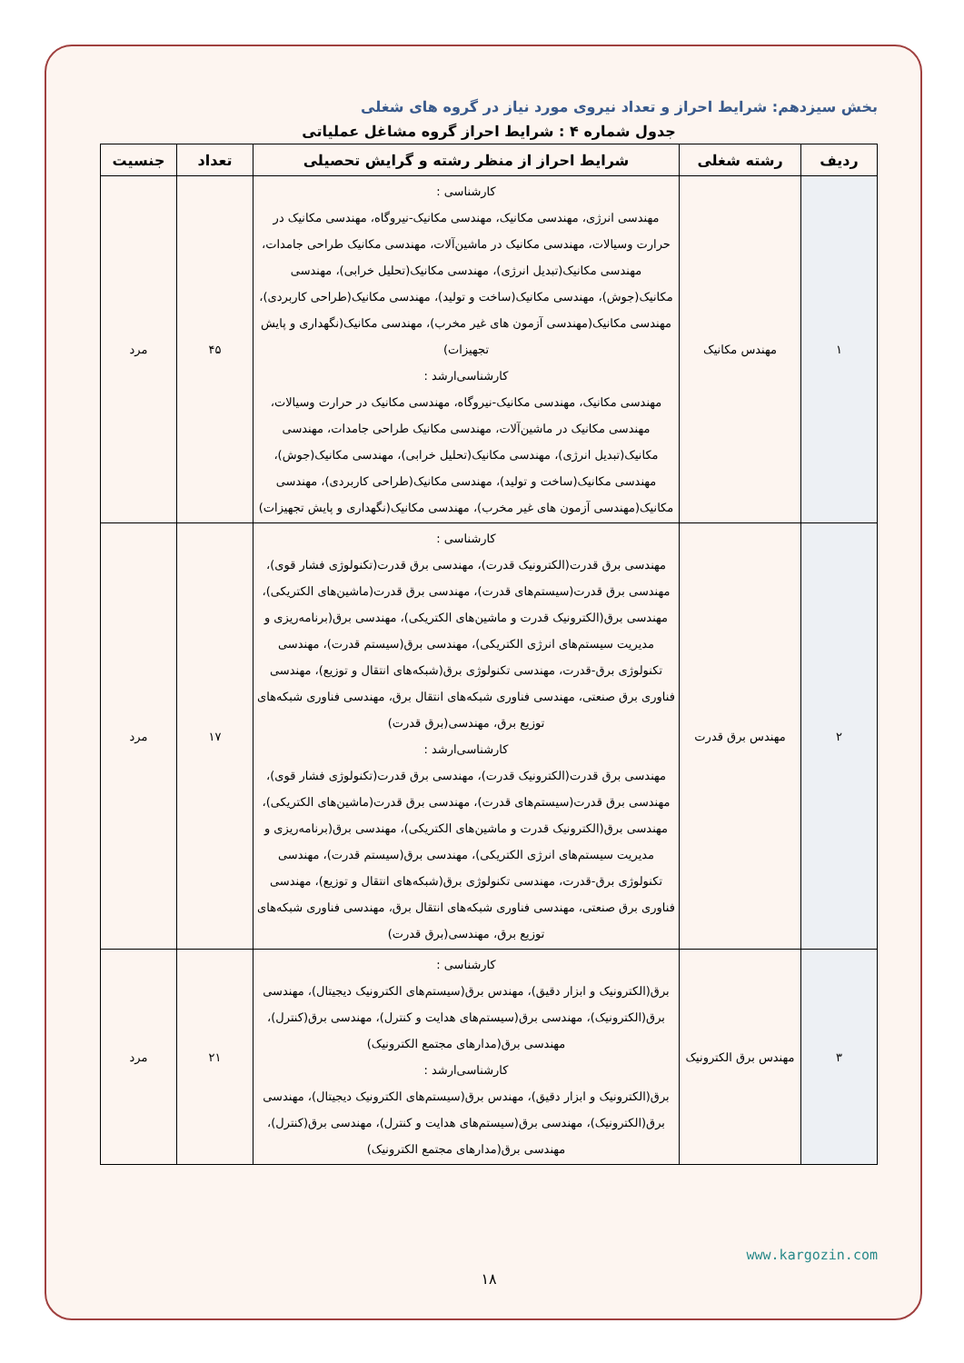بخش سیزدهم: شرایط احراز و تعداد نیروی مورد نیاز در گروه های شغلی
جدول شماره ۴ : شرایط احراز گروه مشاغل عملیاتی
| ردیف | رشته شغلی | شرایط احراز از منظر رشته و گرایش تحصیلی | تعداد | جنسیت |
| --- | --- | --- | --- | --- |
| ۱ | مهندس مکانیک | کارشناسی : مهندسی انرژی، مهندسی مکانیک، مهندسی مکانیک-نیروگاه، مهندسی مکانیک در حرارت وسیالات، مهندسی مکانیک در ماشین‌آلات، مهندسی مکانیک طراحی جامدات، مهندسی مکانیک(تبدیل انرژی)، مهندسی مکانیک(تحلیل خرابی)، مهندسی مکانیک(جوش)، مهندسی مکانیک(ساخت و تولید)، مهندسی مکانیک(طراحی کاربردی)، مهندسی مکانیک(مهندسی آزمون های غیر مخرب)، مهندسی مکانیک(نگهداری و پایش تجهیزات) کارشناسی‌ارشد : مهندسی مکانیک، مهندسی مکانیک-نیروگاه، مهندسی مکانیک در حرارت وسیالات، مهندسی مکانیک در ماشین‌آلات، مهندسی مکانیک طراحی جامدات، مهندسی مکانیک(تبدیل انرژی)، مهندسی مکانیک(تحلیل خرابی)، مهندسی مکانیک(جوش)، مهندسی مکانیک(ساخت و تولید)، مهندسی مکانیک(طراحی کاربردی)، مهندسی مکانیک(مهندسی آزمون های غیر مخرب)، مهندسی مکانیک(نگهداری و پایش تجهیزات) | ۴۵ | مرد |
| ۲ | مهندس برق قدرت | کارشناسی : مهندسی برق قدرت(الکترونیک قدرت)، مهندسی برق قدرت(تکنولوژی فشار قوی)، مهندسی برق قدرت(سیستم‌های قدرت)، مهندسی برق قدرت(ماشین‌های الکتریکی)، مهندسی برق(الکترونیک قدرت و ماشین‌های الکتریکی)، مهندسی برق(برنامه‌ریزی و مدیریت سیستم‌های انرژی الکتریکی)، مهندسی برق(سیستم قدرت)، مهندسی تکنولوژی برق-قدرت، مهندسی تکنولوژی برق(شبکه‌های انتقال و توزیع)، مهندسی فناوری برق صنعتی، مهندسی فناوری شبکه‌های انتقال برق، مهندسی فناوری شبکه‌های توزیع برق، مهندسی(برق قدرت) کارشناسی‌ارشد : مهندسی برق قدرت(الکترونیک قدرت)، مهندسی برق قدرت(تکنولوژی فشار قوی)، مهندسی برق قدرت(سیستم‌های قدرت)، مهندسی برق قدرت(ماشین‌های الکتریکی)، مهندسی برق(الکترونیک قدرت و ماشین‌های الکتریکی)، مهندسی برق(برنامه‌ریزی و مدیریت سیستم‌های انرژی الکتریکی)، مهندسی برق(سیستم قدرت)، مهندسی تکنولوژی برق-قدرت، مهندسی تکنولوژی برق(شبکه‌های انتقال و توزیع)، مهندسی فناوری برق صنعتی، مهندسی فناوری شبکه‌های انتقال برق، مهندسی فناوری شبکه‌های توزیع برق، مهندسی(برق قدرت) | ۱۷ | مرد |
| ۳ | مهندس برق الکترونیک | کارشناسی : برق(الکترونیک و ابزار دقیق)، مهندس برق(سیستم‌های الکترونیک دیجیتال)، مهندسی برق(الکترونیک)، مهندسی برق(سیستم‌های هدایت و کنترل)، مهندسی برق(کنترل)، مهندسی برق(مدارهای مجتمع الکترونیک) کارشناسی‌ارشد : برق(الکترونیک و ابزار دقیق)، مهندس برق(سیستم‌های الکترونیک دیجیتال)، مهندسی برق(الکترونیک)، مهندسی برق(سیستم‌های هدایت و کنترل)، مهندسی برق(کنترل)، مهندسی برق(مدارهای مجتمع الکترونیک) | ۲۱ | مرد |
www.kargozin.com
۱۸